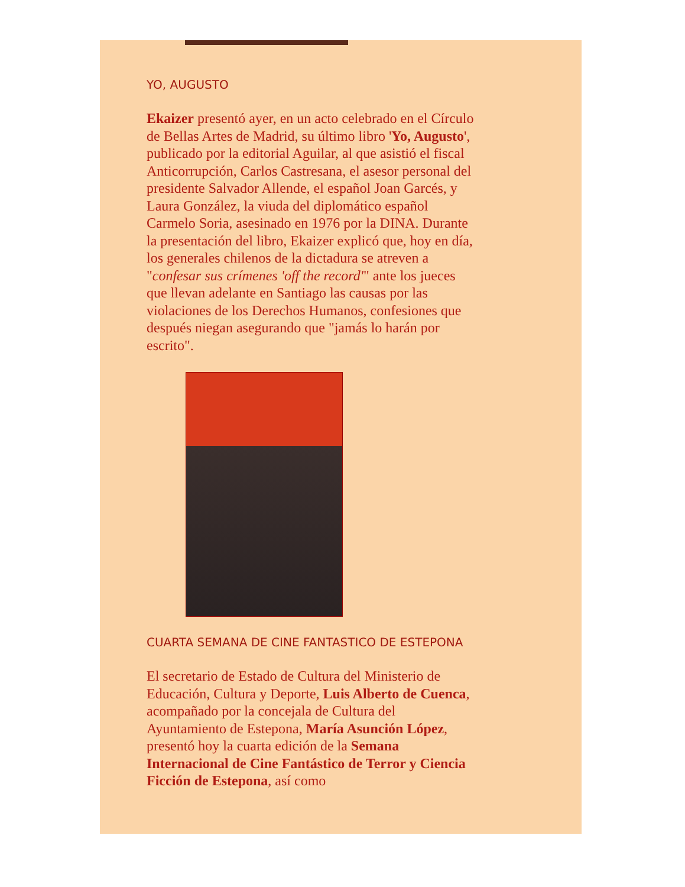YO, AUGUSTO
Ekaizer presentó ayer, en un acto celebrado en el Círculo de Bellas Artes de Madrid, su último libro 'Yo, Augusto', publicado por la editorial Aguilar, al que asistió el fiscal Anticorrupción, Carlos Castresana, el asesor personal del presidente Salvador Allende, el español Joan Garcés, y Laura González, la viuda del diplomático español Carmelo Soria, asesinado en 1976 por la DINA. Durante la presentación del libro, Ekaizer explicó que, hoy en día, los generales chilenos de la dictadura se atreven a "confesar sus crímenes 'off the record'" ante los jueces que llevan adelante en Santiago las causas por las violaciones de los Derechos Humanos, confesiones que después niegan asegurando que "jamás lo harán por escrito".
CUARTA SEMANA DE CINE FANTASTICO DE ESTEPONA
El secretario de Estado de Cultura del Ministerio de Educación, Cultura y Deporte, Luis Alberto de Cuenca, acompañado por la concejala de Cultura del Ayuntamiento de Estepona, María Asunción López, presentó hoy la cuarta edición de la Semana Internacional de Cine Fantástico de Terror y Ciencia Ficción de Estepona, así como